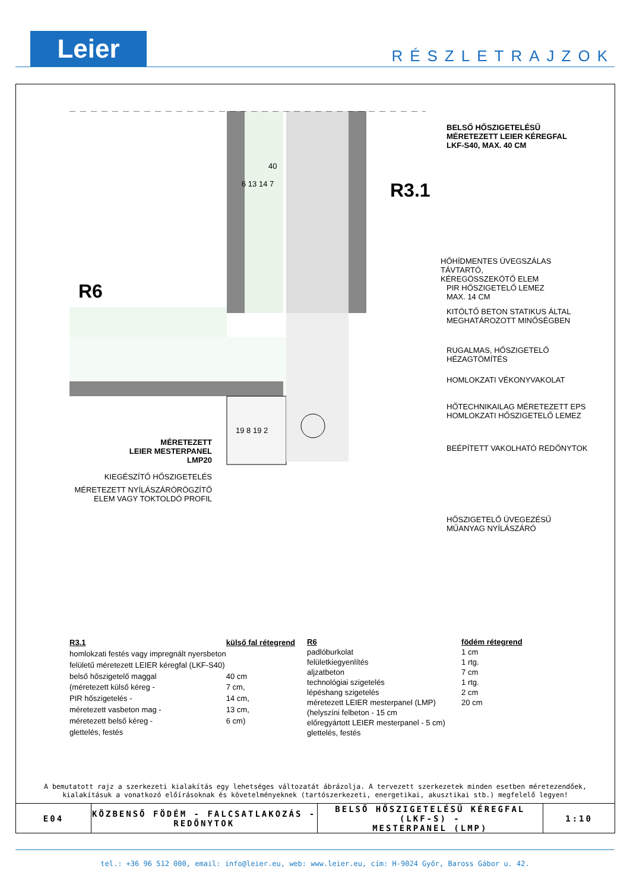Leier
RÉSZLETRAJZOK
BELSŐ HŐSZIGETELÉSŰ
MÉRETEZETT LEIER KÉREGFAL
LKF-S40, MAX. 40 CM
40
6 13 14 7 R3.1
R6
HŐHÍDMENTES ÜVEGSZÁLAS TÁVTARTÓ,
KÉREGÖSSZEKÖTŐ ELEM
PIR HŐSZIGETELŐ LEMEZ
MAX. 14 CM
KITÖLTŐ BETON STATIKUS ÁLTAL
MEGHATÁROZOTT MINŐSÉGBEN
RUGALMAS, HŐSZIGETELŐ
HÉZAGTÖMÍTÉS
HOMLOKZATI VÉKONYVAKOLAT
HŐTECHNIKAILAG MÉRETEZETT EPS
HOMLOKZATI HŐSZIGETELŐ LEMEZ
19 8 19 2
BEÉPÍTETT VAKOLHATÓ REDŐNYTOK
MÉRETEZETT
LEIER MESTERPANEL
LMP20
KIEGÉSZÍTŐ HŐSZIGETELÉS
MÉRETEZETT NYÍLÁSZÁRÓRÖGZÍTŐ
ELEM VAGY TOKTOLDÓ PROFIL
HŐSZIGETELŐ ÜVEGEZÉSŰ
MŰANYAG NYÍLÁSZÁRÓ
| R3.1 | külső fal rétegrend |
| --- | --- |
| homlokzati festés vagy impregnált nyersbeton | |
| felületű méretezett LEIER kéregfal (LKF-S40) | |
| belső hőszigetelő maggal | 40 cm |
| (méretezett külső kéreg - | 7 cm, |
| PIR hőszigetelés - | 14 cm, |
| méretezett vasbeton mag - | 13 cm, |
| méretezett belső kéreg - | 6 cm) |
| glettelés, festés | |
| R6 | födém rétegrend |
| --- | --- |
| padlóburkolat | 1 cm |
| felületkiegyenlítés | 1 rtg. |
| aljzatbeton | 7 cm |
| technológiai szigetelés | 1 rtg. |
| lépéshang szigetelés | 2 cm |
| méretezett LEIER mesterpanel (LMP) | 20 cm |
| (helyszíni felbeton - 15 cm | |
| előregyártott LEIER mesterpanel - 5 cm) | |
| glettelés, festés | |
A bemutatott rajz a szerkezeti kialakítás egy lehetséges változatát ábrázolja. A tervezett szerkezetek minden esetben méretezendőek,
kialakításuk a vonatkozó előírásoknak és követelményeknek (tartószerkezeti, energetikai, akusztikai stb.) megfelelő legyen!
E04 KÖZBENSŐ FÖDÉM - FALCSATLAKOZÁS -
REDŐNYTOK
BELSŐ HŐSZIGETELÉSŰ KÉREGFAL (LKF-S) -
MESTERPANEL (LMP)
1:10
tel.: +36 96 512 000, email: info@leier.eu, web: www.leier.eu, cím: H-9024 Győr, Baross Gábor u. 42.